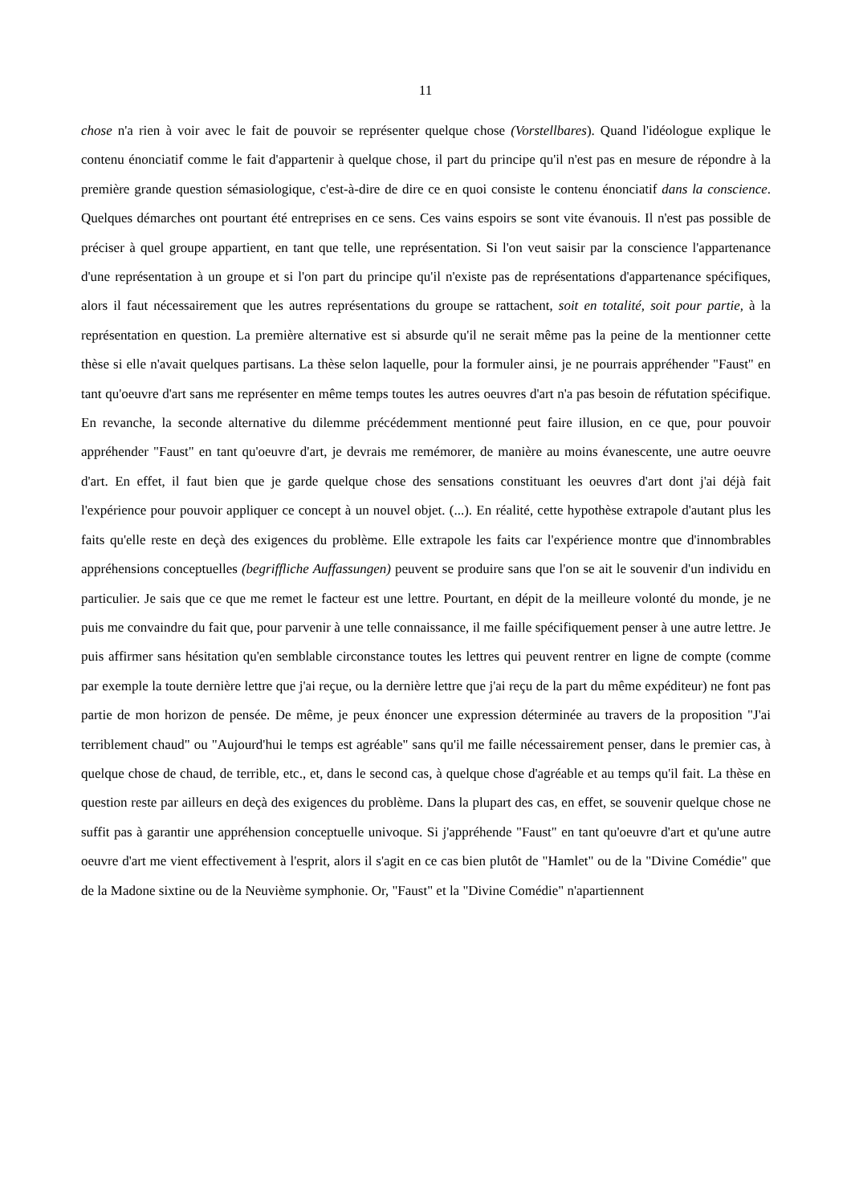11
chose n'a rien à voir avec le fait de pouvoir se représenter quelque chose (Vorstellbares). Quand l'idéologue explique le contenu énonciatif comme le fait d'appartenir à quelque chose, il part du principe qu'il n'est pas en mesure de répondre à la première grande question sémasiologique, c'est-à-dire de dire ce en quoi consiste le contenu énonciatif dans la conscience. Quelques démarches ont pourtant été entreprises en ce sens. Ces vains espoirs se sont vite évanouis. Il n'est pas possible de préciser à quel groupe appartient, en tant que telle, une représentation. Si l'on veut saisir par la conscience l'appartenance d'une représentation à un groupe et si l'on part du principe qu'il n'existe pas de représentations d'appartenance spécifiques, alors il faut nécessairement que les autres représentations du groupe se rattachent, soit en totalité, soit pour partie, à la représentation en question. La première alternative est si absurde qu'il ne serait même pas la peine de la mentionner cette thèse si elle n'avait quelques partisans. La thèse selon laquelle, pour la formuler ainsi, je ne pourrais appréhender "Faust" en tant qu'oeuvre d'art sans me représenter en même temps toutes les autres oeuvres d'art n'a pas besoin de réfutation spécifique. En revanche, la seconde alternative du dilemme précédemment mentionné peut faire illusion, en ce que, pour pouvoir appréhender "Faust" en tant qu'oeuvre d'art, je devrais me remémorer, de manière au moins évanescente, une autre oeuvre d'art. En effet, il faut bien que je garde quelque chose des sensations constituant les oeuvres d'art dont j'ai déjà fait l'expérience pour pouvoir appliquer ce concept à un nouvel objet. (...). En réalité, cette hypothèse extrapole d'autant plus les faits qu'elle reste en deçà des exigences du problème. Elle extrapole les faits car l'expérience montre que d'innombrables appréhensions conceptuelles (begriffliche Auffassungen) peuvent se produire sans que l'on se ait le souvenir d'un individu en particulier. Je sais que ce que me remet le facteur est une lettre. Pourtant, en dépit de la meilleure volonté du monde, je ne puis me convaindre du fait que, pour parvenir à une telle connaissance, il me faille spécifiquement penser à une autre lettre. Je puis affirmer sans hésitation qu'en semblable circonstance toutes les lettres qui peuvent rentrer en ligne de compte (comme par exemple la toute dernière lettre que j'ai reçue, ou la dernière lettre que j'ai reçu de la part du même expéditeur) ne font pas partie de mon horizon de pensée. De même, je peux énoncer une expression déterminée au travers de la proposition "J'ai terriblement chaud" ou "Aujourd'hui le temps est agréable" sans qu'il me faille nécessairement penser, dans le premier cas, à quelque chose de chaud, de terrible, etc., et, dans le second cas, à quelque chose d'agréable et au temps qu'il fait. La thèse en question reste par ailleurs en deçà des exigences du problème. Dans la plupart des cas, en effet, se souvenir quelque chose ne suffit pas à garantir une appréhension conceptuelle univoque. Si j'appréhende "Faust" en tant qu'oeuvre d'art et qu'une autre oeuvre d'art me vient effectivement à l'esprit, alors il s'agit en ce cas bien plutôt de "Hamlet" ou de la "Divine Comédie" que de la Madone sixtine ou de la Neuvième symphonie. Or, "Faust" et la "Divine Comédie" n'apartiennent